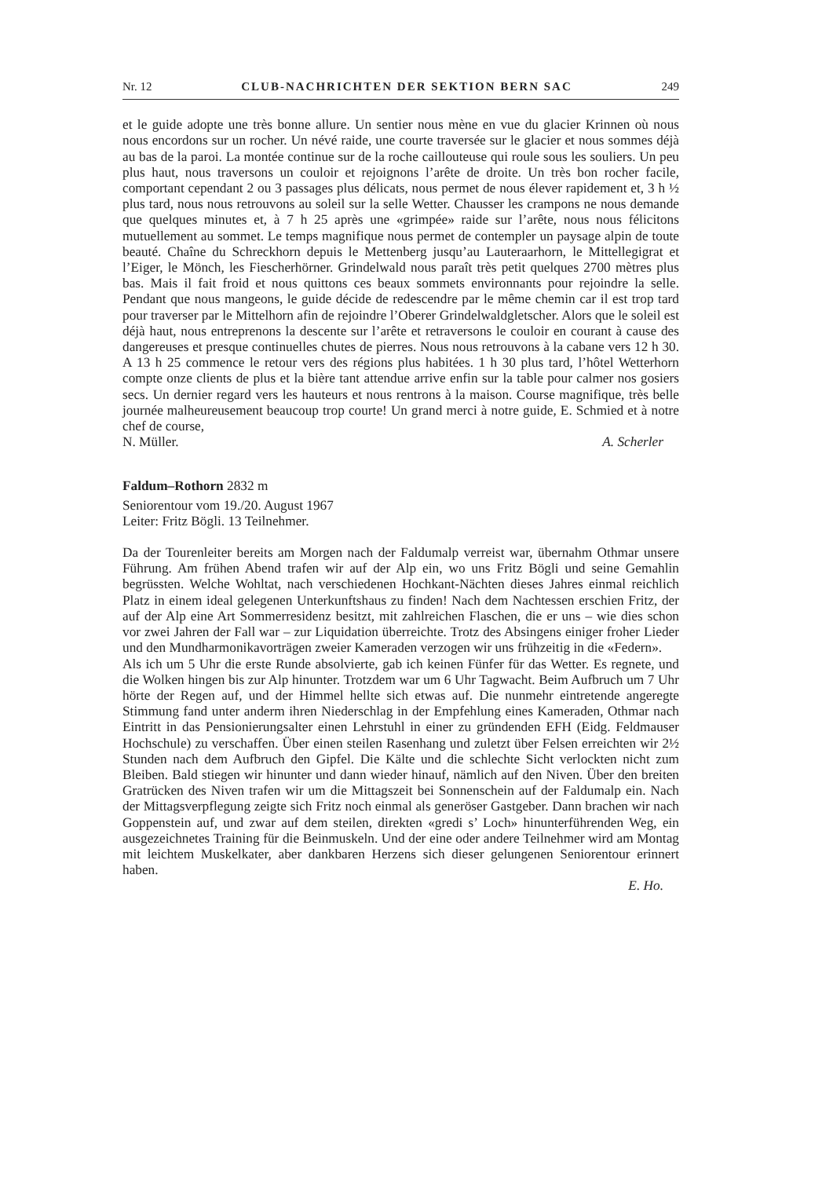Nr. 12 CLUB-NACHRICHTEN DER SEKTION BERN SAC 249
et le guide adopte une très bonne allure. Un sentier nous mène en vue du glacier Krinnen où nous nous encordons sur un rocher. Un névé raide, une courte traversée sur le glacier et nous sommes déjà au bas de la paroi. La montée continue sur de la roche caillouteuse qui roule sous les souliers. Un peu plus haut, nous traversons un couloir et rejoignons l’arête de droite. Un très bon rocher facile, comportant cependant 2 ou 3 passages plus délicats, nous permet de nous élever rapidement et, 3 h ½ plus tard, nous nous retrouvons au soleil sur la selle Wetter. Chausser les crampons ne nous demande que quelques minutes et, à 7 h 25 après une «grimpée» raide sur l’arête, nous nous félicitons mutuellement au sommet. Le temps magnifique nous permet de contempler un paysage alpin de toute beauté. Chaîne du Schreckhorn depuis le Mettenberg jusqu’au Lauteraarhorn, le Mittellegigrat et l’Eiger, le Mönch, les Fiescherhörner. Grindelwald nous paraît très petit quelques 2700 mètres plus bas. Mais il fait froid et nous quittons ces beaux sommets environnants pour rejoindre la selle. Pendant que nous mangeons, le guide décide de redescendre par le même chemin car il est trop tard pour traverser par le Mittelhorn afin de rejoindre l’Oberer Grindelwaldgletscher. Alors que le soleil est déjà haut, nous entreprenons la descente sur l’arête et retraversons le couloir en courant à cause des dangereuses et presque continuelles chutes de pierres. Nous nous retrouvons à la cabane vers 12 h 30. A 13 h 25 commence le retour vers des régions plus habitées. 1 h 30 plus tard, l’hôtel Wetterhorn compte onze clients de plus et la bière tant attendue arrive enfin sur la table pour calmer nos gosiers secs. Un dernier regard vers les hauteurs et nous rentrons à la maison. Course magnifique, très belle journée malheureusement beaucoup trop courte! Un grand merci à notre guide, E. Schmied et à notre chef de course,
N. Müller. A. Scherler
Faldum–Rothorn 2832 m
Seniorentour vom 19./20. August 1967
Leiter: Fritz Bögli. 13 Teilnehmer.
Da der Tourenleiter bereits am Morgen nach der Faldumalp verreist war, übernahm Othmar unsere Führung. Am frühen Abend trafen wir auf der Alp ein, wo uns Fritz Bögli und seine Gemahlin begrüssten. Welche Wohltat, nach verschiedenen Hochkant-Nächten dieses Jahres einmal reichlich Platz in einem ideal gelegenen Unterkunftshaus zu finden! Nach dem Nachtessen erschien Fritz, der auf der Alp eine Art Sommerresidenz besitzt, mit zahlreichen Flaschen, die er uns – wie dies schon vor zwei Jahren der Fall war – zur Liquidation überreichte. Trotz des Absingens einiger froher Lieder und den Mundharmonikavorträgen zweier Kameraden verzogen wir uns frühzeitig in die «Federn».
Als ich um 5 Uhr die erste Runde absolvierte, gab ich keinen Fünfer für das Wetter. Es regnete, und die Wolken hingen bis zur Alp hinunter. Trotzdem war um 6 Uhr Tagwacht. Beim Aufbruch um 7 Uhr hörte der Regen auf, und der Himmel hellte sich etwas auf. Die nunmehr eintretende angeregte Stimmung fand unter anderm ihren Niederschlag in der Empfehlung eines Kameraden, Othmar nach Eintritt in das Pensionierungsalter einen Lehrstuhl in einer zu gründenden EFH (Eidg. Feldmauser Hochschule) zu verschaffen. Über einen steilen Rasenhang und zuletzt über Felsen erreichten wir 2½ Stunden nach dem Aufbruch den Gipfel. Die Kälte und die schlechte Sicht verlockten nicht zum Bleiben. Bald stiegen wir hinunter und dann wieder hinauf, nämlich auf den Niven. Über den breiten Gratrücken des Niven trafen wir um die Mittagszeit bei Sonnenschein auf der Faldumalp ein. Nach der Mittagsverpflegung zeigte sich Fritz noch einmal als generöser Gastgeber. Dann brachen wir nach Goppenstein auf, und zwar auf dem steilen, direkten «gredi s’ Loch» hinunterführenden Weg, ein ausgezeichnetes Training für die Beinmuskeln. Und der eine oder andere Teilnehmer wird am Montag mit leichtem Muskelkater, aber dankbaren Herzens sich dieser gelungenen Seniorentour erinnert haben.
E. Ho.